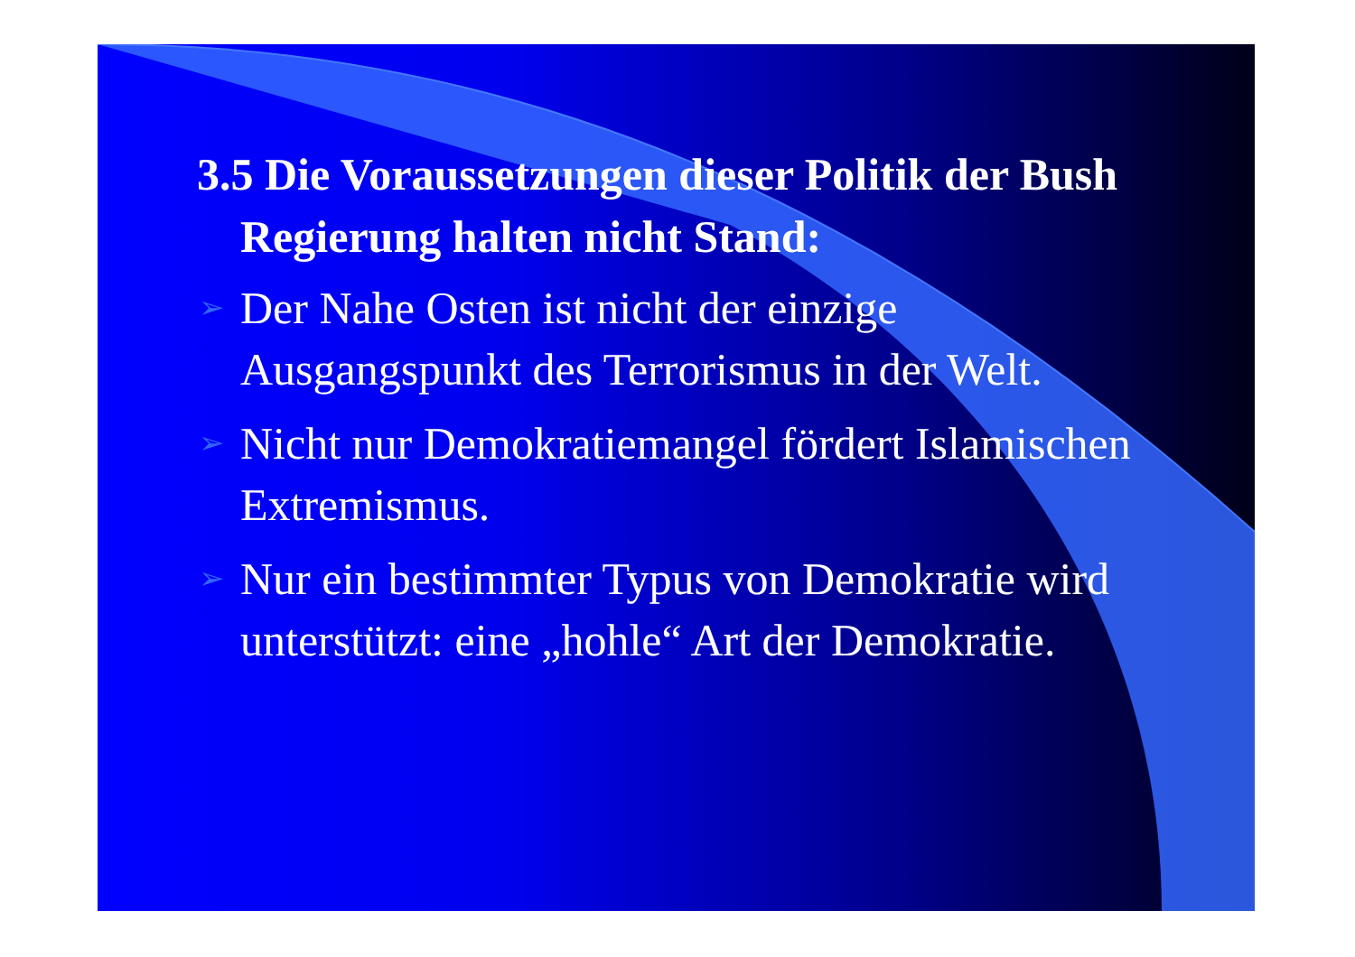3.5 Die Voraussetzungen dieser Politik der Bush Regierung halten nicht Stand:
➢ Der Nahe Osten ist nicht der einzige Ausgangspunkt des Terrorismus in der Welt.
➢ Nicht nur Demokratiemangel fördert Islamischen Extremismus.
➢ Nur ein bestimmter Typus von Demokratie wird unterstützt: eine „hohle“ Art der Demokratie.